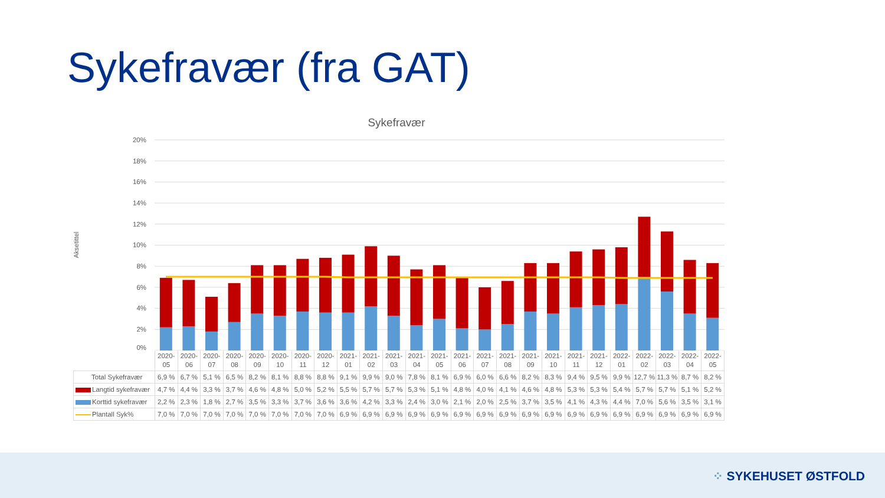Sykefravær (fra GAT)
Sykefravær
Aksetittel
20%
18%
16%
14%
12%
10%
8%
6%
4%
2%
0%
| | 2020- 05 | 2020- 06 | 2020- 07 | 2020- 08 | 2020- 09 | 2020- 10 | 2020- 11 | 2020- 12 | 2021- 01 | 2021- 02 | 2021- 03 | 2021- 04 | 2021- 05 | 2021- 06 | 2021- 07 | 2021- 08 | 2021- 09 | 2021- 10 | 2021- 11 | 2021- 12 | 2022- 01 | 2022- 02 | 2022- 03 | 2022- 04 | 2022- 05 |
| --- | --- | --- | --- | --- | --- | --- | --- | --- | --- | --- | --- | --- | --- | --- | --- | --- | --- | --- | --- | --- | --- | --- | --- | --- | --- |
| Total Sykefravær | 6,9 % | 6,7 % | 5,1 % | 6,5 % | 8,2 % | 8,1 % | 8,8 % | 8,8 % | 9,1 % | 9,9 % | 9,0 % | 7,8 % | 8,1 % | 6,9 % | 6,0 % | 6,6 % | 8,2 % | 8,3 % | 9,4 % | 9,5 % | 9,9 % | 12,7 % | 11,3 % | 8,7 % | 8,2 % |
| Langtid sykefravær | 4,7 % | 4,4 % | 3,3 % | 3,7 % | 4,6 % | 4,8 % | 5,0 % | 5,2 % | 5,5 % | 5,7 % | 5,7 % | 5,3 % | 5,1 % | 4,8 % | 4,0 % | 4,1 % | 4,6 % | 4,8 % | 5,3 % | 5,3 % | 5,4 % | 5,7 % | 5,7 % | 5,1 % | 5,2 % |
| Korttid sykefravær | 2,2 % | 2,3 % | 1,8 % | 2,7 % | 3,5 % | 3,3 % | 3,7 % | 3,6 % | 3,6 % | 4,2 % | 3,3 % | 2,4 % | 3,0 % | 2,1 % | 2,0 % | 2,5 % | 3,7 % | 3,5 % | 4,1 % | 4,3 % | 4,4 % | 7,0 % | 5,6 % | 3,5 % | 3,1 % |
| Plantall Syk% | 7,0 % | 7,0 % | 7,0 % | 7,0 % | 7,0 % | 7,0 % | 7,0 % | 7,0 % | 6,9 % | 6,9 % | 6,9 % | 6,9 % | 6,9 % | 6,9 % | 6,9 % | 6,9 % | 6,9 % | 6,9 % | 6,9 % | 6,9 % | 6,9 % | 6,9 % | 6,9 % | 6,9 % | 6,9 % |
⁘ SYKEHUSET ØSTFOLD